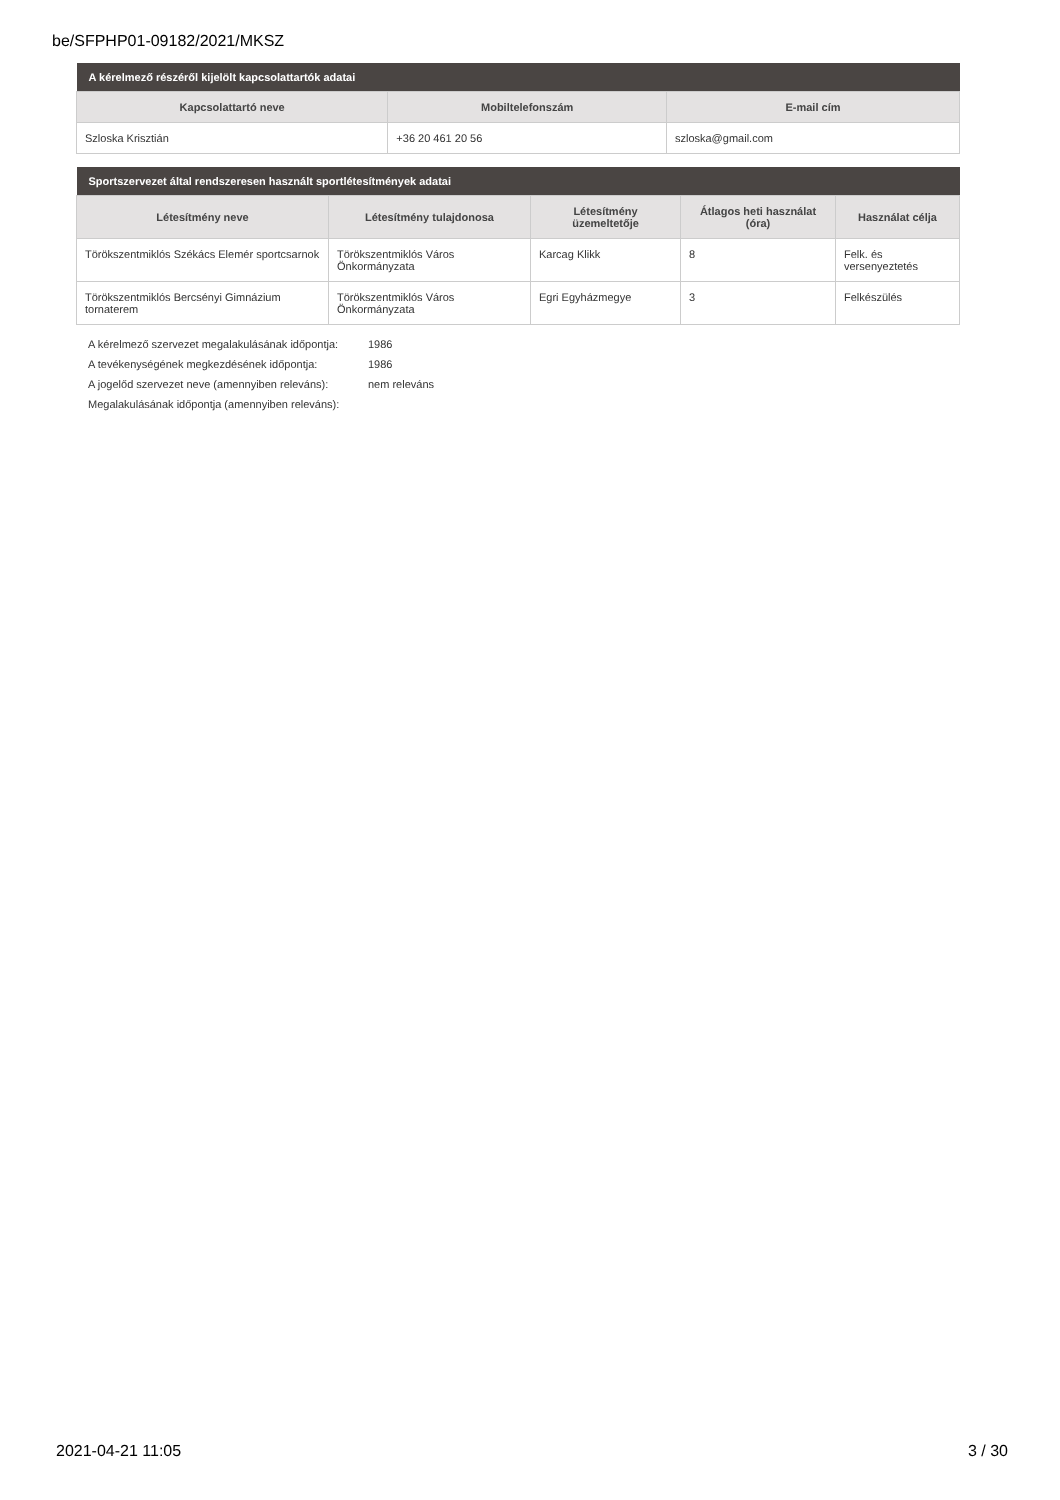be/SFPHP01-09182/2021/MKSZ
| A kérelmező részéről kijelölt kapcsolattartók adatai | | |
| --- | --- | --- |
| Kapcsolattartó neve | Mobiltelefonszám | E-mail cím |
| Szloska Krisztián | +36 20 461 20 56 | szloska@gmail.com |
| Sportszervezet által rendszeresen használt sportlétesítmények adatai | | | | |
| --- | --- | --- | --- | --- |
| Létesítmény neve | Létesítmény tulajdonosa | Létesítmény üzemeltetője | Átlagos heti használat (óra) | Használat célja |
| Törökszentmiklós Székács Elemér sportcsarnok | Törökszentmiklós Város Önkormányzata | Karcag Klikk | 8 | Felk. és versenyeztetés |
| Törökszentmiklós Bercsényi Gimnázium tornaterem | Törökszentmiklós Város Önkormányzata | Egri Egyházmegye | 3 | Felkészülés |
A kérelmező szervezet megalakulásának időpontja: 1986
A tevékenységének megkezdésének időpontja: 1986
A jogelőd szervezet neve (amennyiben releváns): nem releváns
Megalakulásának időpontja (amennyiben releváns):
2021-04-21 11:05 3 / 30